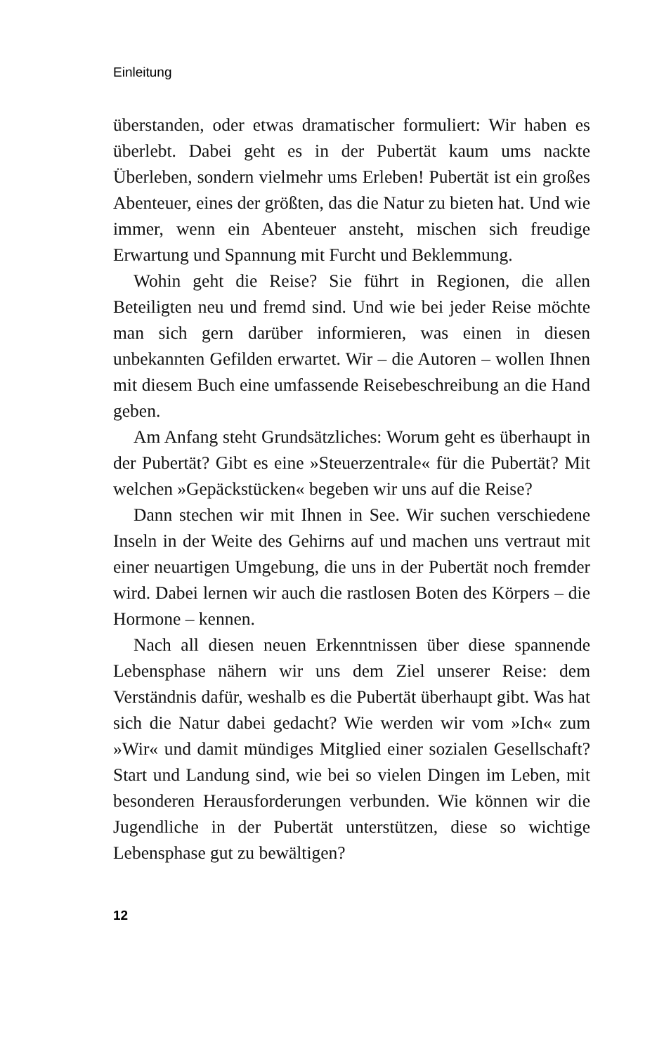Einleitung
überstanden, oder etwas dramatischer formuliert: Wir haben es überlebt. Dabei geht es in der Pubertät kaum ums nackte Überleben, sondern vielmehr ums Erleben! Pubertät ist ein großes Abenteuer, eines der größten, das die Natur zu bieten hat. Und wie immer, wenn ein Abenteuer ansteht, mischen sich freudige Erwartung und Spannung mit Furcht und Beklemmung.
Wohin geht die Reise? Sie führt in Regionen, die allen Beteiligten neu und fremd sind. Und wie bei jeder Reise möchte man sich gern darüber informieren, was einen in diesen unbekannten Gefilden erwartet. Wir – die Autoren – wollen Ihnen mit diesem Buch eine umfassende Reisebeschreibung an die Hand geben.
Am Anfang steht Grundsätzliches: Worum geht es überhaupt in der Pubertät? Gibt es eine »Steuerzentrale« für die Pubertät? Mit welchen »Gepäckstücken« begeben wir uns auf die Reise?
Dann stechen wir mit Ihnen in See. Wir suchen verschiedene Inseln in der Weite des Gehirns auf und machen uns vertraut mit einer neuartigen Umgebung, die uns in der Pubertät noch fremder wird. Dabei lernen wir auch die rastlosen Boten des Körpers – die Hormone – kennen.
Nach all diesen neuen Erkenntnissen über diese spannende Lebensphase nähern wir uns dem Ziel unserer Reise: dem Verständnis dafür, weshalb es die Pubertät überhaupt gibt. Was hat sich die Natur dabei gedacht? Wie werden wir vom »Ich« zum »Wir« und damit mündiges Mitglied einer sozialen Gesellschaft? Start und Landung sind, wie bei so vielen Dingen im Leben, mit besonderen Herausforderungen verbunden. Wie können wir die Jugendliche in der Pubertät unterstützen, diese so wichtige Lebensphase gut zu bewältigen?
12